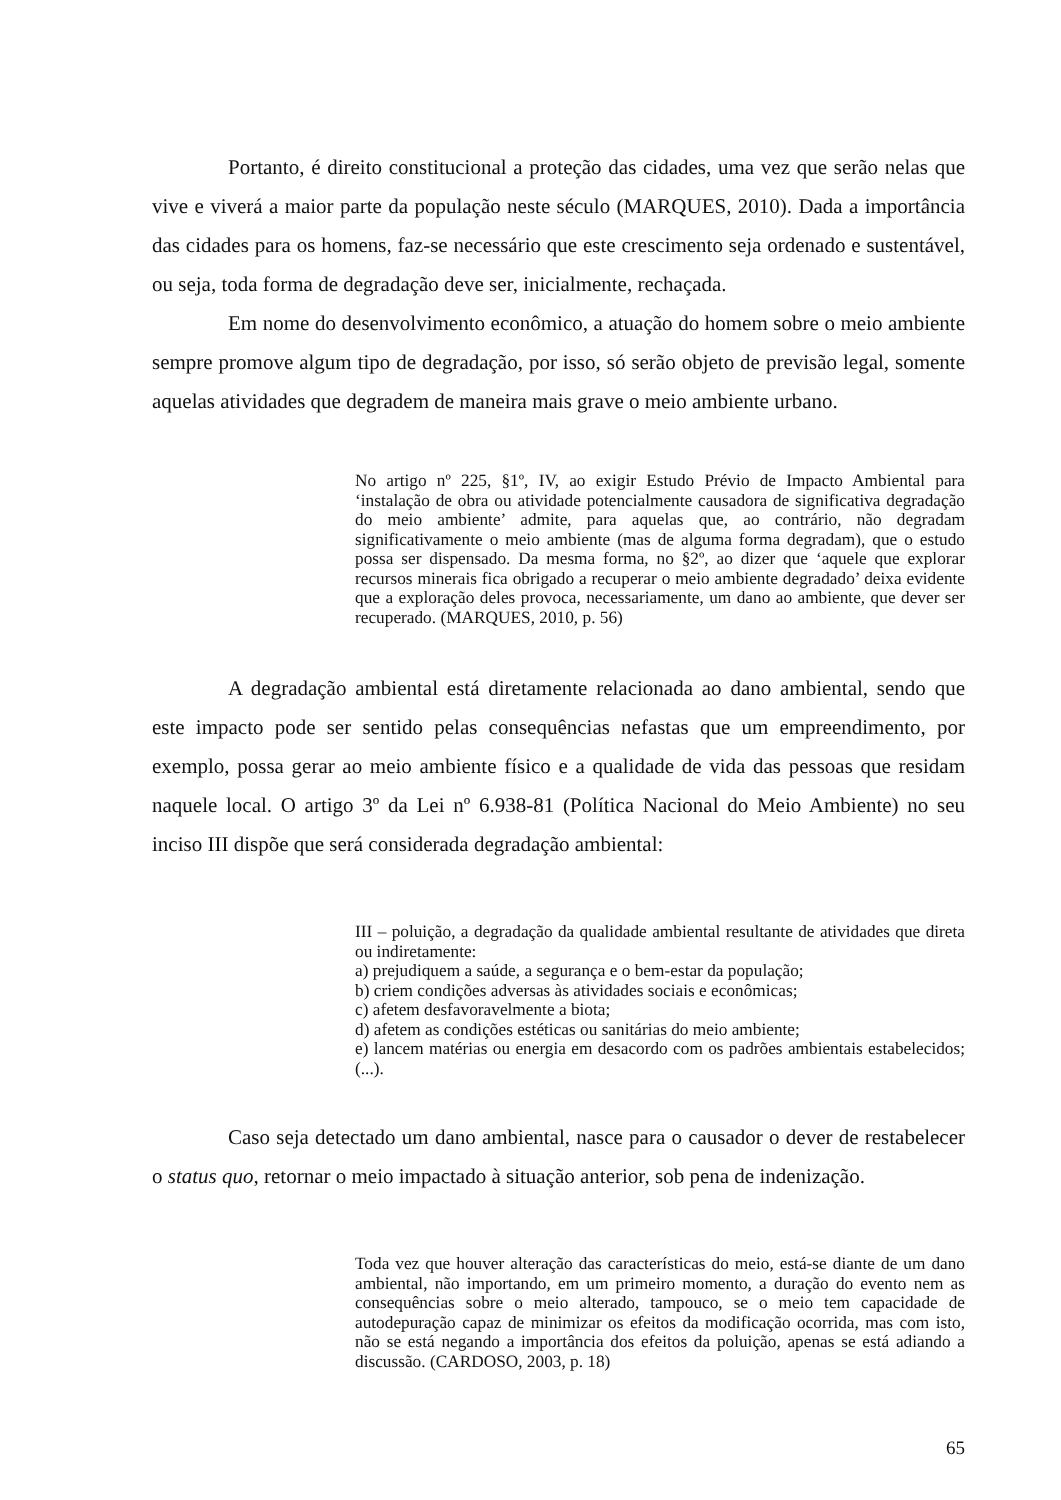Portanto, é direito constitucional a proteção das cidades, uma vez que serão nelas que vive e viverá a maior parte da população neste século (MARQUES, 2010). Dada a importância das cidades para os homens, faz-se necessário que este crescimento seja ordenado e sustentável, ou seja, toda forma de degradação deve ser, inicialmente, rechaçada.
Em nome do desenvolvimento econômico, a atuação do homem sobre o meio ambiente sempre promove algum tipo de degradação, por isso, só serão objeto de previsão legal, somente aquelas atividades que degradem de maneira mais grave o meio ambiente urbano.
No artigo nº 225, §1º, IV, ao exigir Estudo Prévio de Impacto Ambiental para ‘instalação de obra ou atividade potencialmente causadora de significativa degradação do meio ambiente’ admite, para aquelas que, ao contrário, não degradam significativamente o meio ambiente (mas de alguma forma degradam), que o estudo possa ser dispensado. Da mesma forma, no §2º, ao dizer que ‘aquele que explorar recursos minerais fica obrigado a recuperar o meio ambiente degradado’ deixa evidente que a exploração deles provoca, necessariamente, um dano ao ambiente, que dever ser recuperado. (MARQUES, 2010, p. 56)
A degradação ambiental está diretamente relacionada ao dano ambiental, sendo que este impacto pode ser sentido pelas consequências nefastas que um empreendimento, por exemplo, possa gerar ao meio ambiente físico e a qualidade de vida das pessoas que residam naquele local. O artigo 3º da Lei nº 6.938-81 (Política Nacional do Meio Ambiente) no seu inciso III dispõe que será considerada degradação ambiental:
III – poluição, a degradação da qualidade ambiental resultante de atividades que direta ou indiretamente:
a) prejudiquem a saúde, a segurança e o bem-estar da população;
b) criem condições adversas às atividades sociais e econômicas;
c) afetem desfavoravelmente a biota;
d) afetem as condições estéticas ou sanitárias do meio ambiente;
e) lancem matérias ou energia em desacordo com os padrões ambientais estabelecidos; (...).
Caso seja detectado um dano ambiental, nasce para o causador o dever de restabelecer o status quo, retornar o meio impactado à situação anterior, sob pena de indenização.
Toda vez que houver alteração das características do meio, está-se diante de um dano ambiental, não importando, em um primeiro momento, a duração do evento nem as consequências sobre o meio alterado, tampouco, se o meio tem capacidade de autodepuração capaz de minimizar os efeitos da modificação ocorrida, mas com isto, não se está negando a importância dos efeitos da poluição, apenas se está adiando a discussão. (CARDOSO, 2003, p. 18)
65